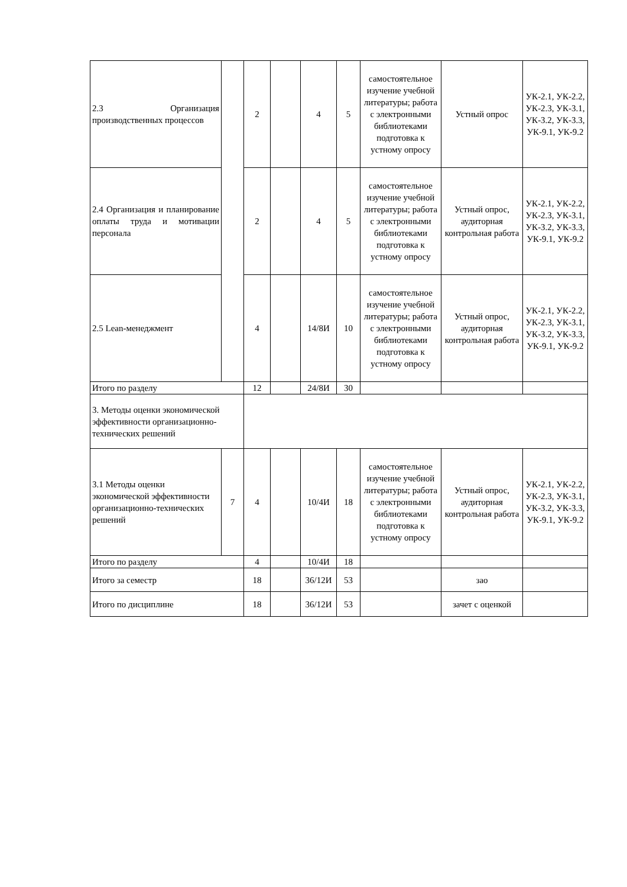| 2.3 Организация производственных процессов | | 2 | | 4 | 5 | самостоятельное изучение учебной литературы; работа с электронными библиотеками подготовка к устному опросу | Устный опрос | УК-2.1, УК-2.2, УК-2.3, УК-3.1, УК-3.2, УК-3.3, УК-9.1, УК-9.2 |
| 2.4 Организация и планирование оплаты труда и мотивации персонала | | 2 | | 4 | 5 | самостоятельное изучение учебной литературы; работа с электронными библиотеками подготовка к устному опросу | Устный опрос, аудиторная контрольная работа | УК-2.1, УК-2.2, УК-2.3, УК-3.1, УК-3.2, УК-3.3, УК-9.1, УК-9.2 |
| 2.5 Lean-менеджмент | | 4 | | 14/8И | 10 | самостоятельное изучение учебной литературы; работа с электронными библиотеками подготовка к устному опросу | Устный опрос, аудиторная контрольная работа | УК-2.1, УК-2.2, УК-2.3, УК-3.1, УК-3.2, УК-3.3, УК-9.1, УК-9.2 |
| Итого по разделу | | 12 | | 24/8И | 30 | | | |
| 3. Методы оценки экономической эффективности организационно-технических решений | | | | | | | | |
| 3.1 Методы оценки экономической эффективности организационно-технических решений | 7 | 4 | | 10/4И | 18 | самостоятельное изучение учебной литературы; работа с электронными библиотеками подготовка к устному опросу | Устный опрос, аудиторная контрольная работа | УК-2.1, УК-2.2, УК-2.3, УК-3.1, УК-3.2, УК-3.3, УК-9.1, УК-9.2 |
| Итого по разделу | | 4 | | 10/4И | 18 | | | |
| Итого за семестр | | 18 | | 36/12И | 53 | | зао | |
| Итого по дисциплине | | 18 | | 36/12И | 53 | | зачет с оценкой | |